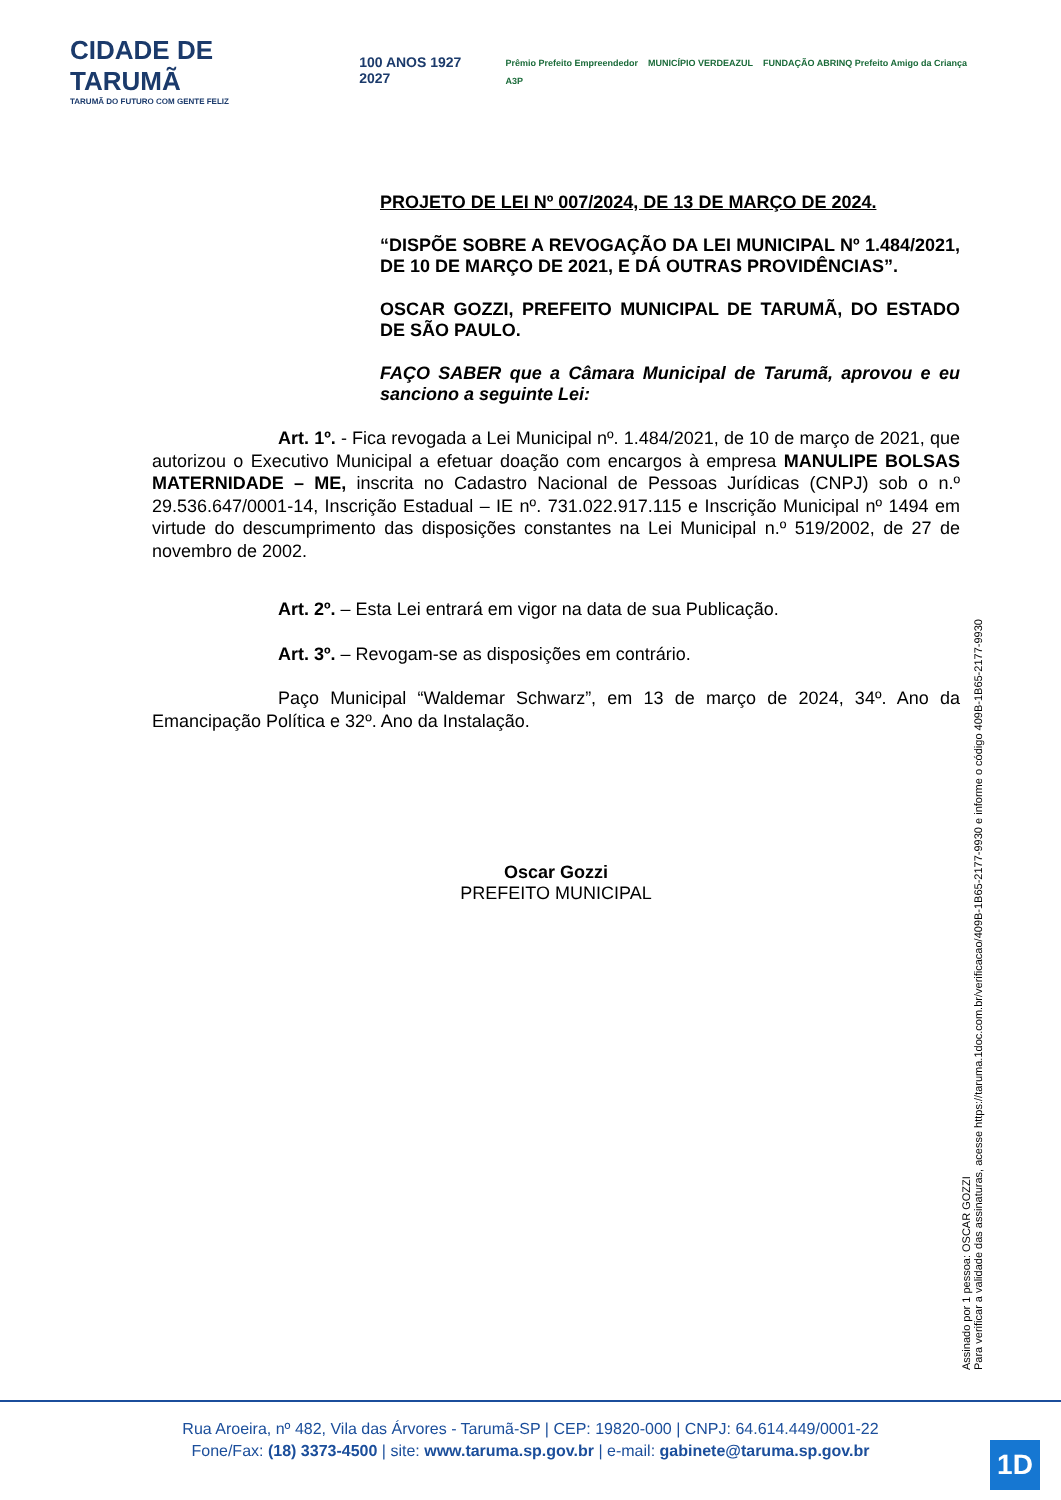CIDADE DE TARUMÃ
TARUMÃ DO FUTURO COM GENTE FELIZ
100 ANOS 1927 2027
Prêmio Prefeito Empreendedor MUNICÍPIO VERDEAZUL FUNDAÇÃO ABRINQ Prefeito Amigo da Criança A3P
PROJETO DE LEI Nº 007/2024, DE 13 DE MARÇO DE 2024.
“DISPÕE SOBRE A REVOGAÇÃO DA LEI MUNICIPAL Nº 1.484/2021, DE 10 DE MARÇO DE 2021, E DÁ OUTRAS PROVIDÊNCIAS”.
OSCAR GOZZI, PREFEITO MUNICIPAL DE TARUMÃ, DO ESTADO DE SÃO PAULO.
FAÇO SABER que a Câmara Municipal de Tarumã, aprovou e eu sanciono a seguinte Lei:
Art. 1º. - Fica revogada a Lei Municipal nº. 1.484/2021, de 10 de março de 2021, que autorizou o Executivo Municipal a efetuar doação com encargos à empresa MANULIPE BOLSAS MATERNIDADE – ME, inscrita no Cadastro Nacional de Pessoas Jurídicas (CNPJ) sob o n.º 29.536.647/0001-14, Inscrição Estadual – IE nº. 731.022.917.115 e Inscrição Municipal nº 1494 em virtude do descumprimento das disposições constantes na Lei Municipal n.º 519/2002, de 27 de novembro de 2002.
Art. 2º. – Esta Lei entrará em vigor na data de sua Publicação.
Art. 3º. – Revogam-se as disposições em contrário.
Paço Municipal “Waldemar Schwarz”, em 13 de março de 2024, 34º. Ano da Emancipação Política e 32º. Ano da Instalação.
Oscar Gozzi
PREFEITO MUNICIPAL
Assinado por 1 pessoa: OSCAR GOZZI
Para verificar a validade das assinaturas, acesse https://taruma.1doc.com.br/verificacao/409B-1B65-2177-9930 e informe o código 409B-1B65-2177-9930
Rua Aroeira, nº 482, Vila das Árvores - Tarumã-SP | CEP: 19820-000 | CNPJ: 64.614.449/0001-22
Fone/Fax: (18) 3373-4500 | site: www.taruma.sp.gov.br | e-mail: gabinete@taruma.sp.gov.br
1D